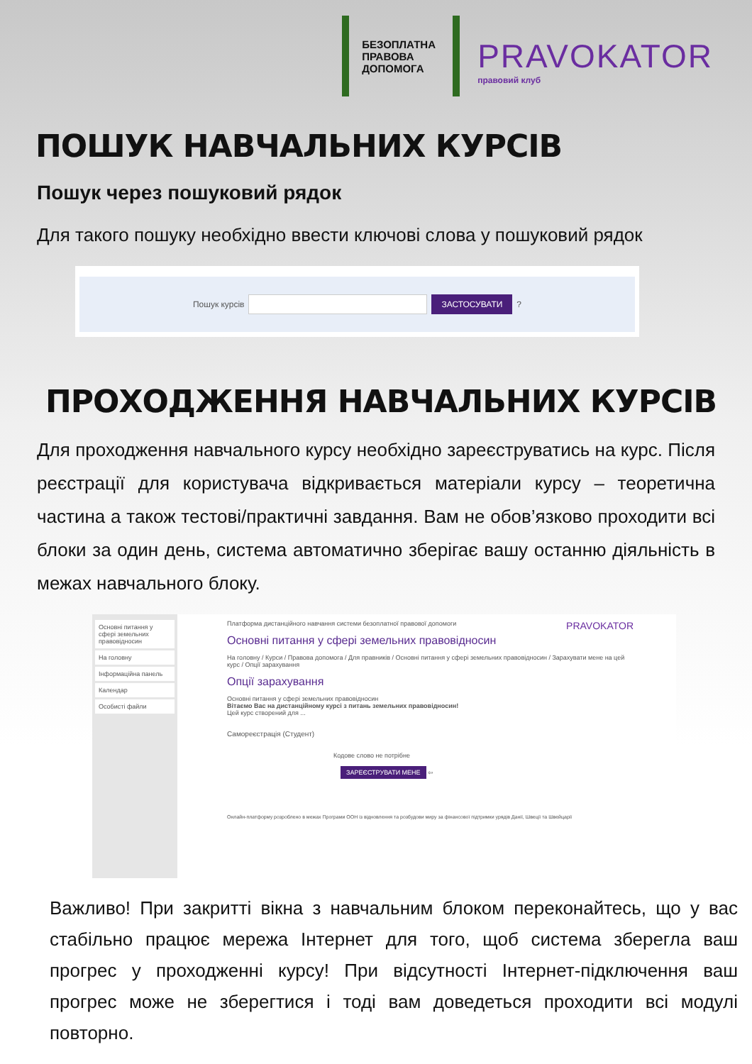БЕЗОПЛАТНА
ПРАВОВА
ДОПОМОГА
PRAVOKATOR
правовий клуб
ПОШУК НАВЧАЛЬНИХ КУРСІВ
Пошук через пошуковий рядок
Для такого пошуку необхідно ввести ключові слова у пошуковий рядок
Пошук курсів ЗАСТОСУВАТИ ?
ПРОХОДЖЕННЯ НАВЧАЛЬНИХ КУРСІВ
Для проходження навчального курсу необхідно зареєструватись на курс. Після реєстрації для користувача відкривається матеріали курсу – теоретична частина а також тестові/практичні завдання. Вам не обов’язково проходити всі блоки за один день, система автоматично зберігає вашу останню діяльність в межах навчального блоку.
Основні питання у сфері земельних правовідносин
На головну
Інформаційна панель
Календар
Особисті файли
Платформа дистанційного навчання системи безоплатної правової допомоги PRAVOKATOR
Основні питання у сфері земельних правовідносин
На головну / Курси / Правова допомога / Для правників / Основні питання у сфері земельних правовідносин / Зарахувати мене на цей курс / Опції зарахування
Опції зарахування
Основні питання у сфері земельних правовідносин
Вітаємо Вас на дистанційному курсі з питань земельних правовідносин!
Цей курс створений для ...
Самореєстрація (Студент)
Кодове слово не потрібне
ЗАРЕЄСТРУВАТИ МЕНЕ ⇦
Онлайн-платформу розроблено в межах Програми ООН із відновлення та розбудови миру за фінансової підтримки урядів Данії, Швеції та Швейцарії
Важливо! При закритті вікна з навчальним блоком переконайтесь, що у вас стабільно працює мережа Інтернет для того, щоб система зберегла ваш прогрес у проходженні курсу! При відсутності Інтернет-підключення ваш прогрес може не зберегтися і тоді вам доведеться проходити всі модулі повторно.